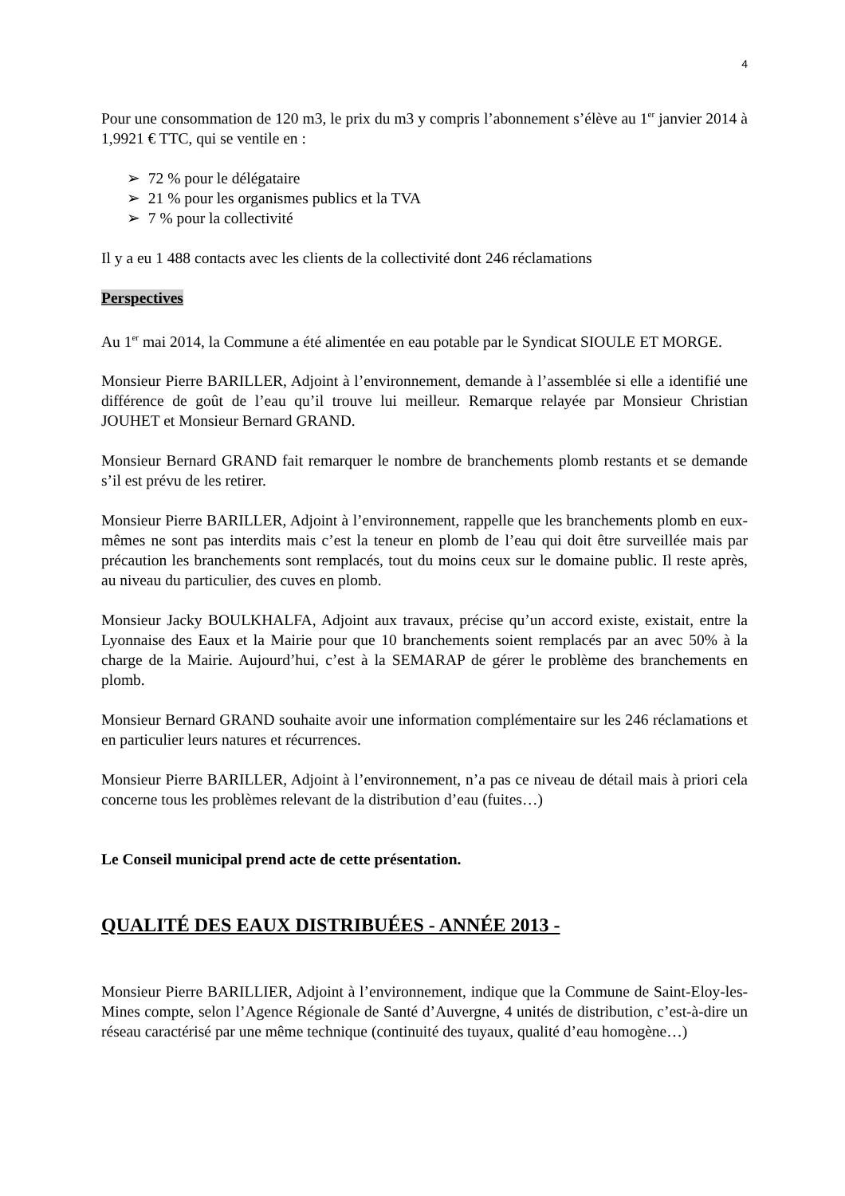4
Pour une consommation de 120 m3, le prix du m3 y compris l’abonnement s’élève au 1<sup>er</sup> janvier 2014 à 1,9921 € TTC, qui se ventile en :
➢ 72 % pour le délégataire
➢ 21 % pour les organismes publics et la TVA
➢ 7 % pour la collectivité
Il y a eu 1 488 contacts avec les clients de la collectivité dont 246 réclamations
Perspectives
Au 1<sup>er</sup> mai 2014, la Commune a été alimentée en eau potable par le Syndicat SIOULE ET MORGE.
Monsieur Pierre BARILLER, Adjoint à l’environnement, demande à l’assemblée si elle a identifié une différence de goût de l’eau qu’il trouve lui meilleur. Remarque relayée par Monsieur Christian JOUHET et Monsieur Bernard GRAND.
Monsieur Bernard GRAND fait remarquer le nombre de branchements plomb restants et se demande s’il est prévu de les retirer.
Monsieur Pierre BARILLER, Adjoint à l’environnement, rappelle que les branchements plomb en eux-mêmes ne sont pas interdits mais c’est la teneur en plomb de l’eau qui doit être surveillée mais par précaution les branchements sont remplacés, tout du moins ceux sur le domaine public. Il reste après, au niveau du particulier, des cuves en plomb.
Monsieur Jacky BOULKHALFA, Adjoint aux travaux, précise qu’un accord existe, existait, entre la Lyonnaise des Eaux et la Mairie pour que 10 branchements soient remplacés par an avec 50% à la charge de la Mairie. Aujourd’hui, c’est à la SEMARAP de gérer le problème des branchements en plomb.
Monsieur Bernard GRAND souhaite avoir une information complémentaire sur les 246 réclamations et en particulier leurs natures et récurrences.
Monsieur Pierre BARILLER, Adjoint à l’environnement, n’a pas ce niveau de détail mais à priori cela concerne tous les problèmes relevant de la distribution d’eau (fuites…)
Le Conseil municipal prend acte de cette présentation.
QUALITÉ DES EAUX DISTRIBUÉES - ANNÉE 2013 -
Monsieur Pierre BARILLIER, Adjoint à l’environnement, indique que la Commune de Saint-Eloy-les-Mines compte, selon l’Agence Régionale de Santé d’Auvergne, 4 unités de distribution, c’est-à-dire un réseau caractérisé par une même technique (continuité des tuyaux, qualité d’eau homogène…)